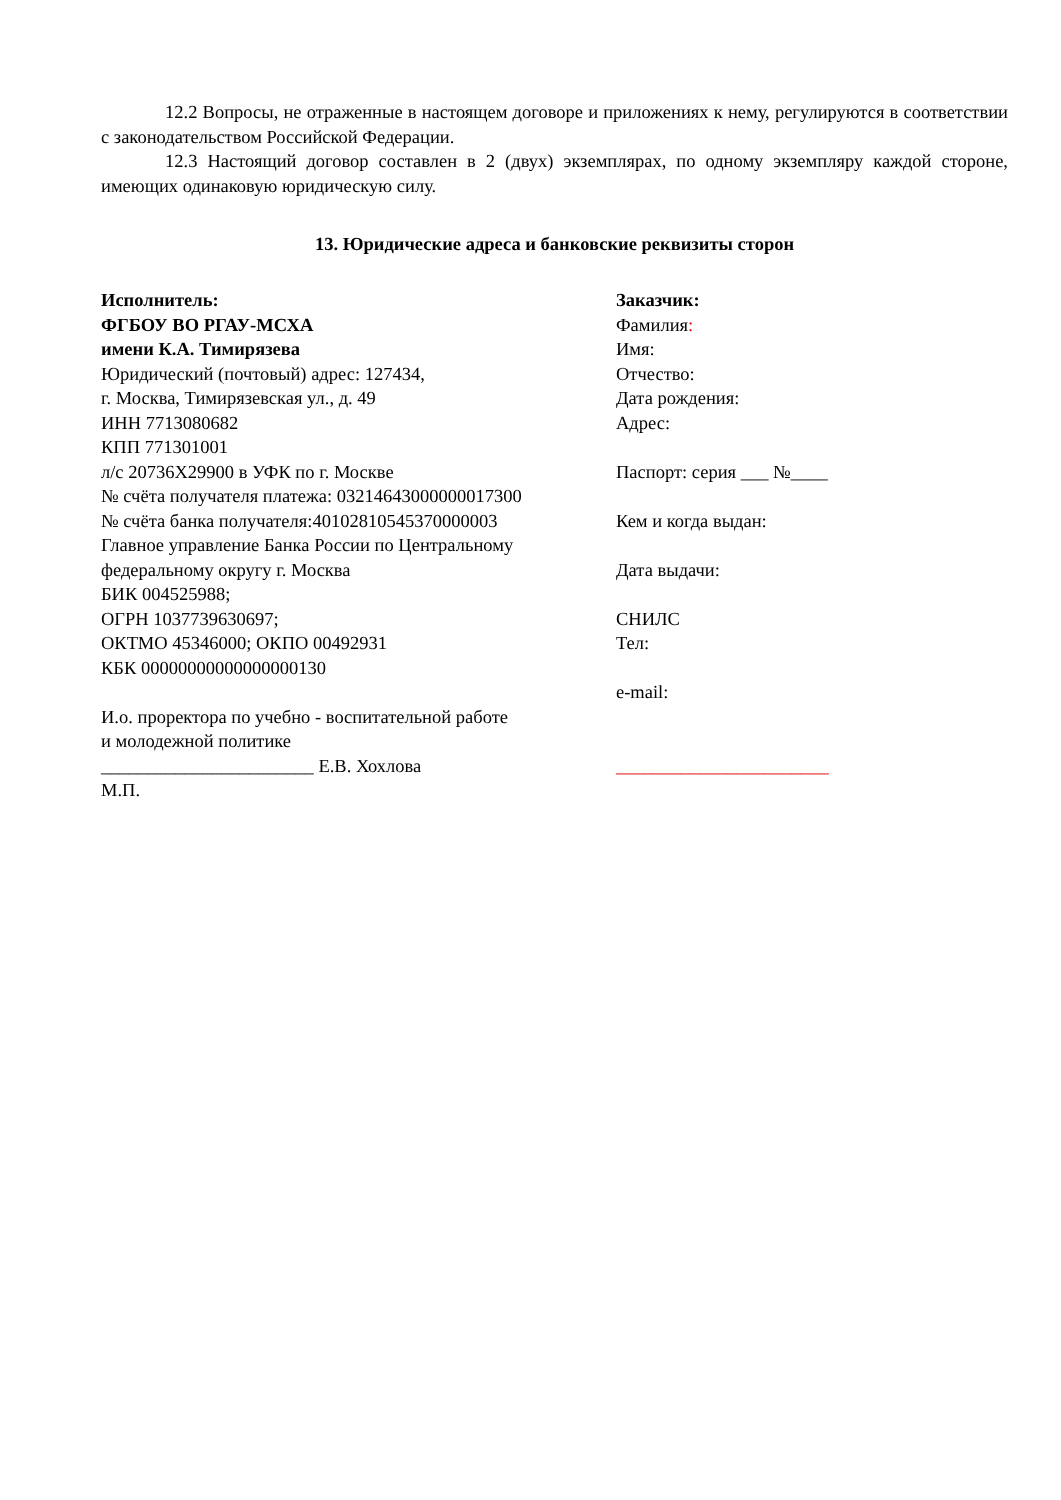12.2 Вопросы, не отраженные в настоящем договоре и приложениях к нему, регулируются в соответствии с законодательством Российской Федерации.
12.3 Настоящий договор составлен в 2 (двух) экземплярах, по одному экземпляру каждой стороне, имеющих одинаковую юридическую силу.
13. Юридические адреса и банковские реквизиты сторон
Исполнитель:
ФГБОУ ВО РГАУ-МСХА
имени К.А. Тимирязева
Юридический (почтовый) адрес: 127434,
г. Москва, Тимирязевская ул., д. 49
ИНН 7713080682
КПП 771301001
л/с 20736Х29900 в УФК по г. Москве
№ счёта получателя платежа: 03214643000000017300
№ счёта банка получателя:40102810545370000003
Главное управление Банка России по Центральному федеральному округу г. Москва
БИК 004525988;
ОГРН 1037739630697;
ОКТМО 45346000; ОКПО 00492931
КБК 00000000000000000130
И.о. проректора по учебно - воспитательной работе
и молодежной политике
_______________________ Е.В. Хохлова
М.П.
Заказчик:
Фамилия:
Имя:
Отчество:
Дата рождения:
Адрес:
Паспорт: серия ___ №____
Кем и когда выдан:
Дата выдачи:
СНИЛС
Тел:
e-mail:
_______________________